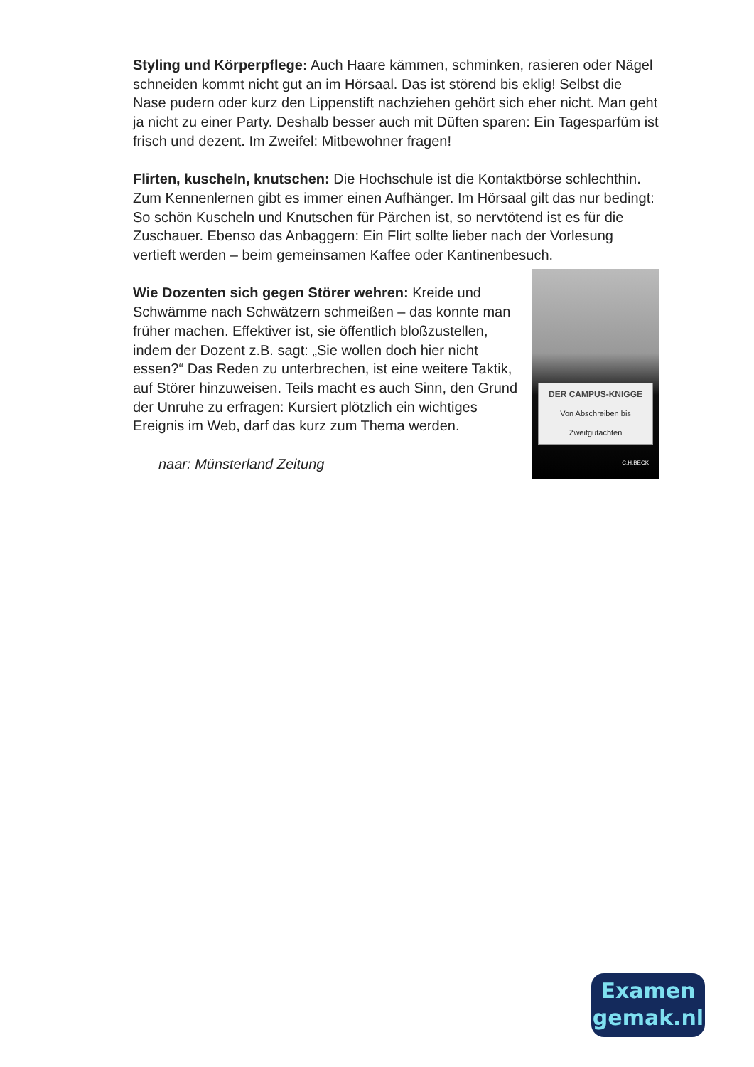Styling und Körperpflege: Auch Haare kämmen, schminken, rasieren oder Nägel schneiden kommt nicht gut an im Hörsaal. Das ist störend bis eklig! Selbst die Nase pudern oder kurz den Lippenstift nachziehen gehört sich eher nicht. Man geht ja nicht zu einer Party. Deshalb besser auch mit Düften sparen: Ein Tagesparfüm ist frisch und dezent. Im Zweifel: Mitbewohner fragen!
Flirten, kuscheln, knutschen: Die Hochschule ist die Kontaktbörse schlechthin. Zum Kennenlernen gibt es immer einen Aufhänger. Im Hörsaal gilt das nur bedingt: So schön Kuscheln und Knutschen für Pärchen ist, so nervtötend ist es für die Zuschauer. Ebenso das Anbaggern: Ein Flirt sollte lieber nach der Vorlesung vertieft werden – beim gemeinsamen Kaffee oder Kantinenbesuch.
DER CAMPUS-KNIGGE
Von Abschreiben bis Zweitgutachten
C.H.BECK
Wie Dozenten sich gegen Störer wehren: Kreide und Schwämme nach Schwätzern schmeißen – das konnte man früher machen. Effektiver ist, sie öffentlich bloßzustellen, indem der Dozent z.B. sagt: „Sie wollen doch hier nicht essen?“ Das Reden zu unterbrechen, ist eine weitere Taktik, auf Störer hinzuweisen. Teils macht es auch Sinn, den Grund der Unruhe zu erfragen: Kursiert plötzlich ein wichtiges Ereignis im Web, darf das kurz zum Thema werden.
naar: Münsterland Zeitung
Examen
gemak.nl